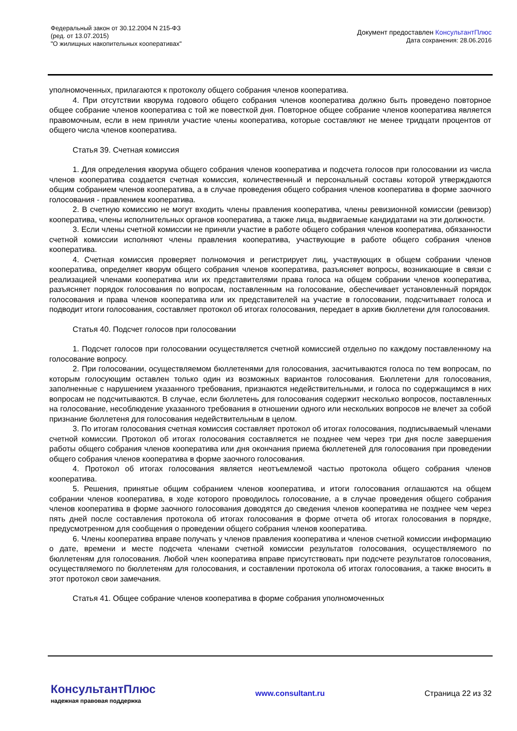Федеральный закон от 30.12.2004 N 215-ФЗ
(ред. от 13.07.2015)
"О жилищных накопительных кооперативах"
Документ предоставлен КонсультантПлюс
Дата сохранения: 28.06.2016
уполномоченных, прилагаются к протоколу общего собрания членов кооператива.
4. При отсутствии кворума годового общего собрания членов кооператива должно быть проведено повторное общее собрание членов кооператива с той же повесткой дня. Повторное общее собрание членов кооператива является правомочным, если в нем приняли участие члены кооператива, которые составляют не менее тридцати процентов от общего числа членов кооператива.
Статья 39. Счетная комиссия
1. Для определения кворума общего собрания членов кооператива и подсчета голосов при голосовании из числа членов кооператива создается счетная комиссия, количественный и персональный составы которой утверждаются общим собранием членов кооператива, а в случае проведения общего собрания членов кооператива в форме заочного голосования - правлением кооператива.
2. В счетную комиссию не могут входить члены правления кооператива, члены ревизионной комиссии (ревизор) кооператива, члены исполнительных органов кооператива, а также лица, выдвигаемые кандидатами на эти должности.
3. Если члены счетной комиссии не приняли участие в работе общего собрания членов кооператива, обязанности счетной комиссии исполняют члены правления кооператива, участвующие в работе общего собрания членов кооператива.
4. Счетная комиссия проверяет полномочия и регистрирует лиц, участвующих в общем собрании членов кооператива, определяет кворум общего собрания членов кооператива, разъясняет вопросы, возникающие в связи с реализацией членами кооператива или их представителями права голоса на общем собрании членов кооператива, разъясняет порядок голосования по вопросам, поставленным на голосование, обеспечивает установленный порядок голосования и права членов кооператива или их представителей на участие в голосовании, подсчитывает голоса и подводит итоги голосования, составляет протокол об итогах голосования, передает в архив бюллетени для голосования.
Статья 40. Подсчет голосов при голосовании
1. Подсчет голосов при голосовании осуществляется счетной комиссией отдельно по каждому поставленному на голосование вопросу.
2. При голосовании, осуществляемом бюллетенями для голосования, засчитываются голоса по тем вопросам, по которым голосующим оставлен только один из возможных вариантов голосования. Бюллетени для голосования, заполненные с нарушением указанного требования, признаются недействительными, и голоса по содержащимся в них вопросам не подсчитываются. В случае, если бюллетень для голосования содержит несколько вопросов, поставленных на голосование, несоблюдение указанного требования в отношении одного или нескольких вопросов не влечет за собой признание бюллетеня для голосования недействительным в целом.
3. По итогам голосования счетная комиссия составляет протокол об итогах голосования, подписываемый членами счетной комиссии. Протокол об итогах голосования составляется не позднее чем через три дня после завершения работы общего собрания членов кооператива или дня окончания приема бюллетеней для голосования при проведении общего собрания членов кооператива в форме заочного голосования.
4. Протокол об итогах голосования является неотъемлемой частью протокола общего собрания членов кооператива.
5. Решения, принятые общим собранием членов кооператива, и итоги голосования оглашаются на общем собрании членов кооператива, в ходе которого проводилось голосование, а в случае проведения общего собрания членов кооператива в форме заочного голосования доводятся до сведения членов кооператива не позднее чем через пять дней после составления протокола об итогах голосования в форме отчета об итогах голосования в порядке, предусмотренном для сообщения о проведении общего собрания членов кооператива.
6. Члены кооператива вправе получать у членов правления кооператива и членов счетной комиссии информацию о дате, времени и месте подсчета членами счетной комиссии результатов голосования, осуществляемого по бюллетеням для голосования. Любой член кооператива вправе присутствовать при подсчете результатов голосования, осуществляемого по бюллетеням для голосования, и составлении протокола об итогах голосования, а также вносить в этот протокол свои замечания.
Статья 41. Общее собрание членов кооператива в форме собрания уполномоченных
КонсультантПлюс
надежная правовая поддержка
www.consultant.ru Страница 22 из 32